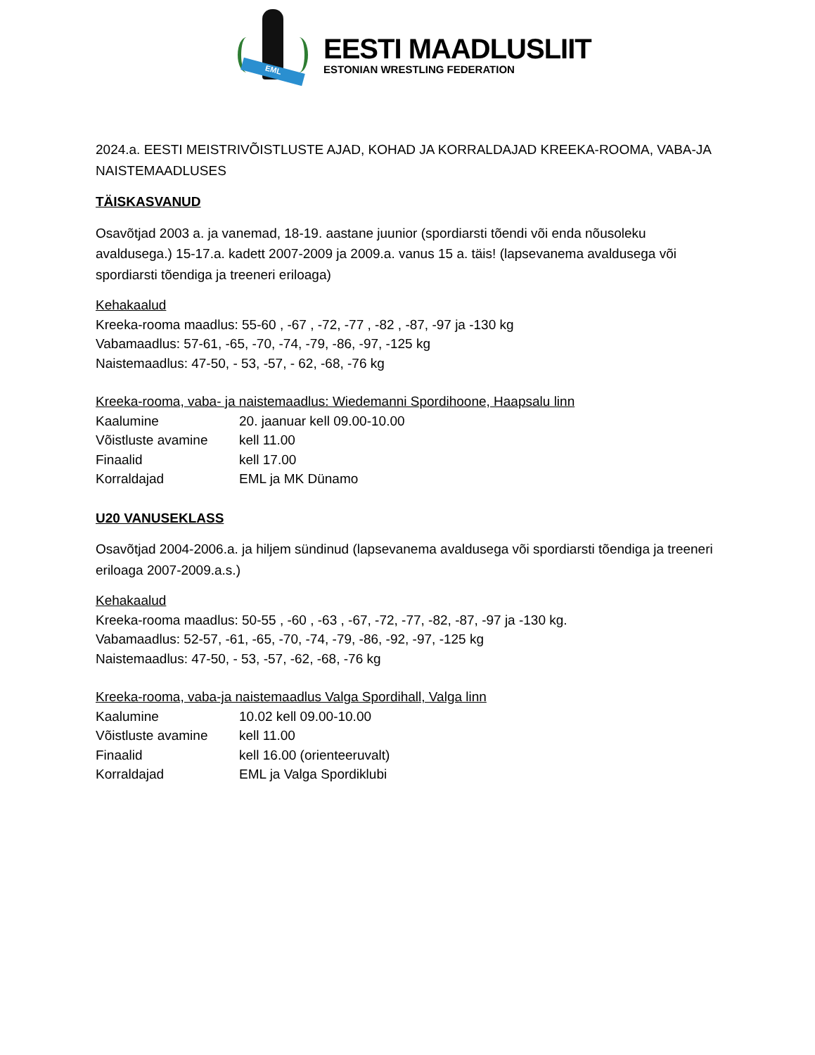EML
EESTI MAADLUSLIIT
ESTONIAN WRESTLING FEDERATION
2024.a. EESTI MEISTRIVÕISTLUSTE AJAD, KOHAD JA KORRALDAJAD KREEKA-ROOMA, VABA-JA NAISTEMAADLUSES
TÄISKASVANUD
Osavõtjad 2003 a. ja vanemad, 18-19. aastane juunior (spordiarsti tõendi või enda nõusoleku avaldusega.) 15-17.a. kadett 2007-2009 ja 2009.a. vanus 15 a. täis! (lapsevanema avaldusega või spordiarsti tõendiga ja treeneri eriloaga)
Kehakaalud
Kreeka-rooma maadlus: 55-60 , -67 , -72, -77 , -82 , -87, -97 ja -130 kg
Vabamaadlus: 57-61, -65, -70, -74, -79, -86, -97, -125 kg
Naistemaadlus: 47-50, - 53, -57, - 62, -68, -76 kg
Kreeka-rooma, vaba- ja naistemaadlus: Wiedemanni Spordihoone, Haapsalu linn
| Kaalumine | 20. jaanuar kell 09.00-10.00 |
| Võistluste avamine | kell 11.00 |
| Finaalid | kell 17.00 |
| Korraldajad | EML ja MK Dünamo |
U20 VANUSEKLASS
Osavõtjad 2004-2006.a. ja hiljem sündinud (lapsevanema avaldusega või spordiarsti tõendiga ja treeneri eriloaga 2007-2009.a.s.)
Kehakaalud
Kreeka-rooma maadlus: 50-55 , -60 , -63 , -67, -72, -77, -82, -87, -97 ja -130 kg.
Vabamaadlus: 52-57, -61, -65, -70, -74, -79, -86, -92, -97, -125 kg
Naistemaadlus: 47-50, - 53, -57, -62, -68, -76 kg
Kreeka-rooma, vaba-ja naistemaadlus Valga Spordihall, Valga linn
| Kaalumine | 10.02 kell 09.00-10.00 |
| Võistluste avamine | kell 11.00 |
| Finaalid | kell 16.00 (orienteeruvalt) |
| Korraldajad | EML ja Valga Spordiklubi |